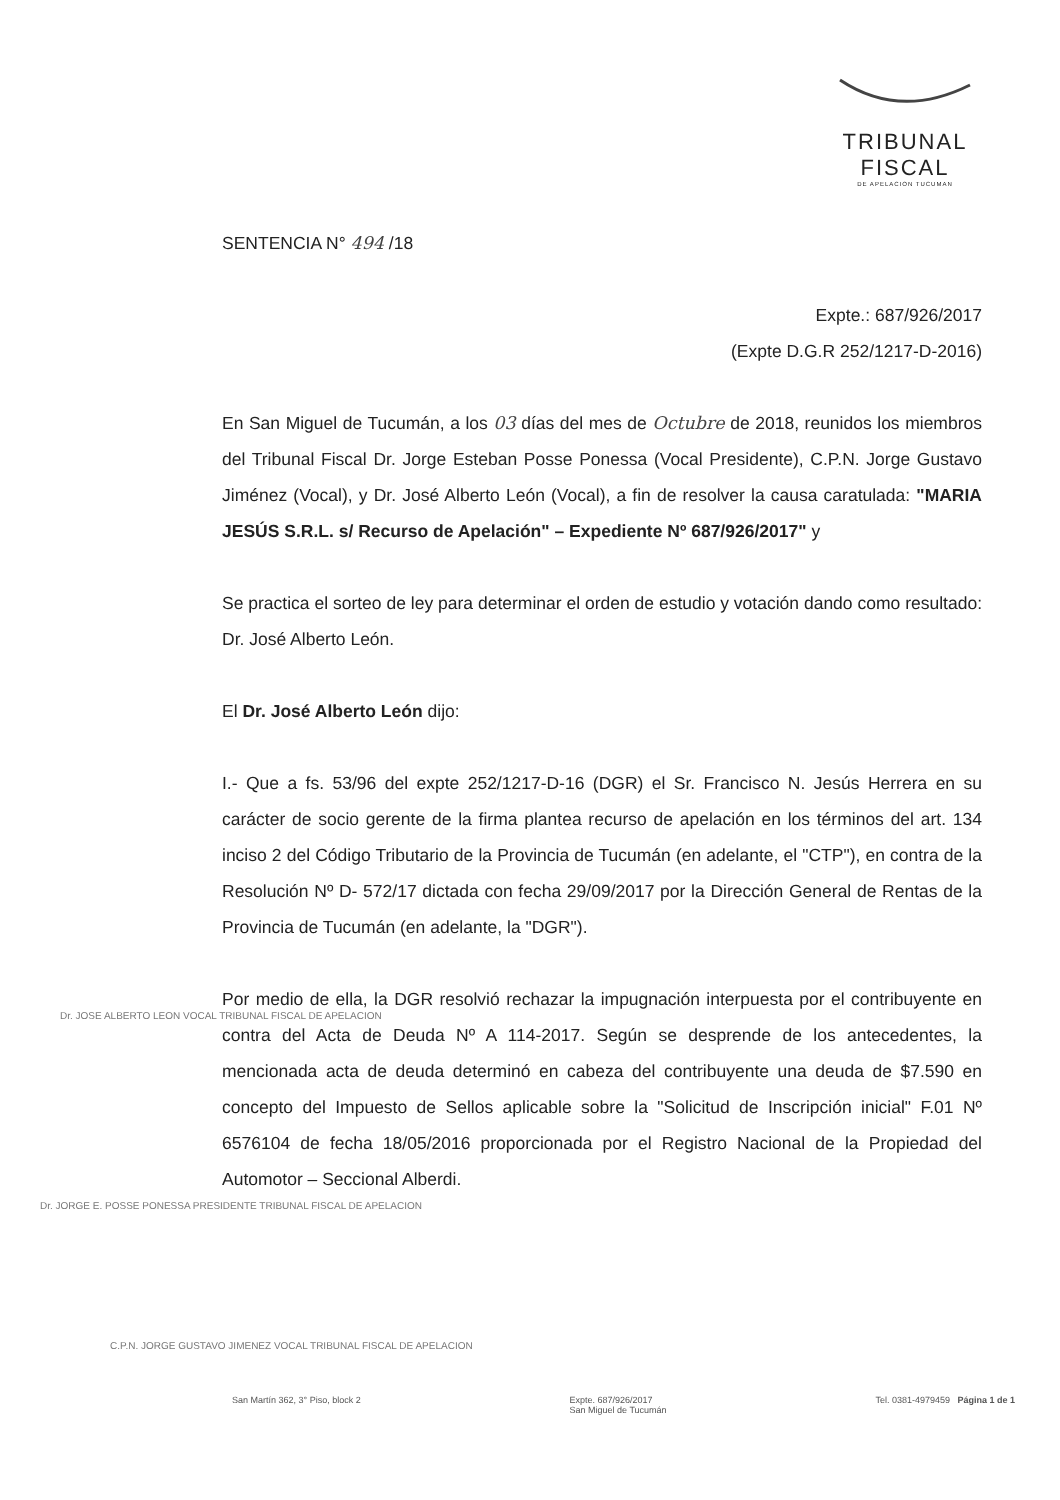TRIBUNAL FISCAL
DE APELACION TUCUMAN
SENTENCIA N° 494 /18
Expte.: 687/926/2017
(Expte D.G.R 252/1217-D-2016)
En San Miguel de Tucumán, a los 03 días del mes de Octubre de 2018, reunidos los miembros del Tribunal Fiscal Dr. Jorge Esteban Posse Ponessa (Vocal Presidente), C.P.N. Jorge Gustavo Jiménez (Vocal), y Dr. José Alberto León (Vocal), a fin de resolver la causa caratulada: "MARIA JESÚS S.R.L. s/ Recurso de Apelación" – Expediente Nº 687/926/2017" y
Se practica el sorteo de ley para determinar el orden de estudio y votación dando como resultado: Dr. José Alberto León.
El Dr. José Alberto León dijo:
I.- Que a fs. 53/96 del expte 252/1217-D-16 (DGR) el Sr. Francisco N. Jesús Herrera en su carácter de socio gerente de la firma plantea recurso de apelación en los términos del art. 134 inciso 2 del Código Tributario de la Provincia de Tucumán (en adelante, el "CTP"), en contra de la Resolución Nº D- 572/17 dictada con fecha 29/09/2017 por la Dirección General de Rentas de la Provincia de Tucumán (en adelante, la "DGR").
Por medio de ella, la DGR resolvió rechazar la impugnación interpuesta por el contribuyente en contra del Acta de Deuda Nº A 114-2017. Según se desprende de los antecedentes, la mencionada acta de deuda determinó en cabeza del contribuyente una deuda de $7.590 en concepto del Impuesto de Sellos aplicable sobre la "Solicitud de Inscripción inicial" F.01 Nº 6576104 de fecha 18/05/2016 proporcionada por el Registro Nacional de la Propiedad del Automotor – Seccional Alberdi.
Dr. JOSE ALBERTO LEON VOCAL TRIBUNAL FISCAL DE APELACION
Dr. JORGE E. POSSE PONESSA PRESIDENTE TRIBUNAL FISCAL DE APELACION
C.P.N. JORGE GUSTAVO JIMENEZ VOCAL TRIBUNAL FISCAL DE APELACION
San Martín 362, 3° Piso, block 2 Expte. 687/926/2017
San Miguel de Tucumán Tel. 0381-4979459 Página 1 de 1